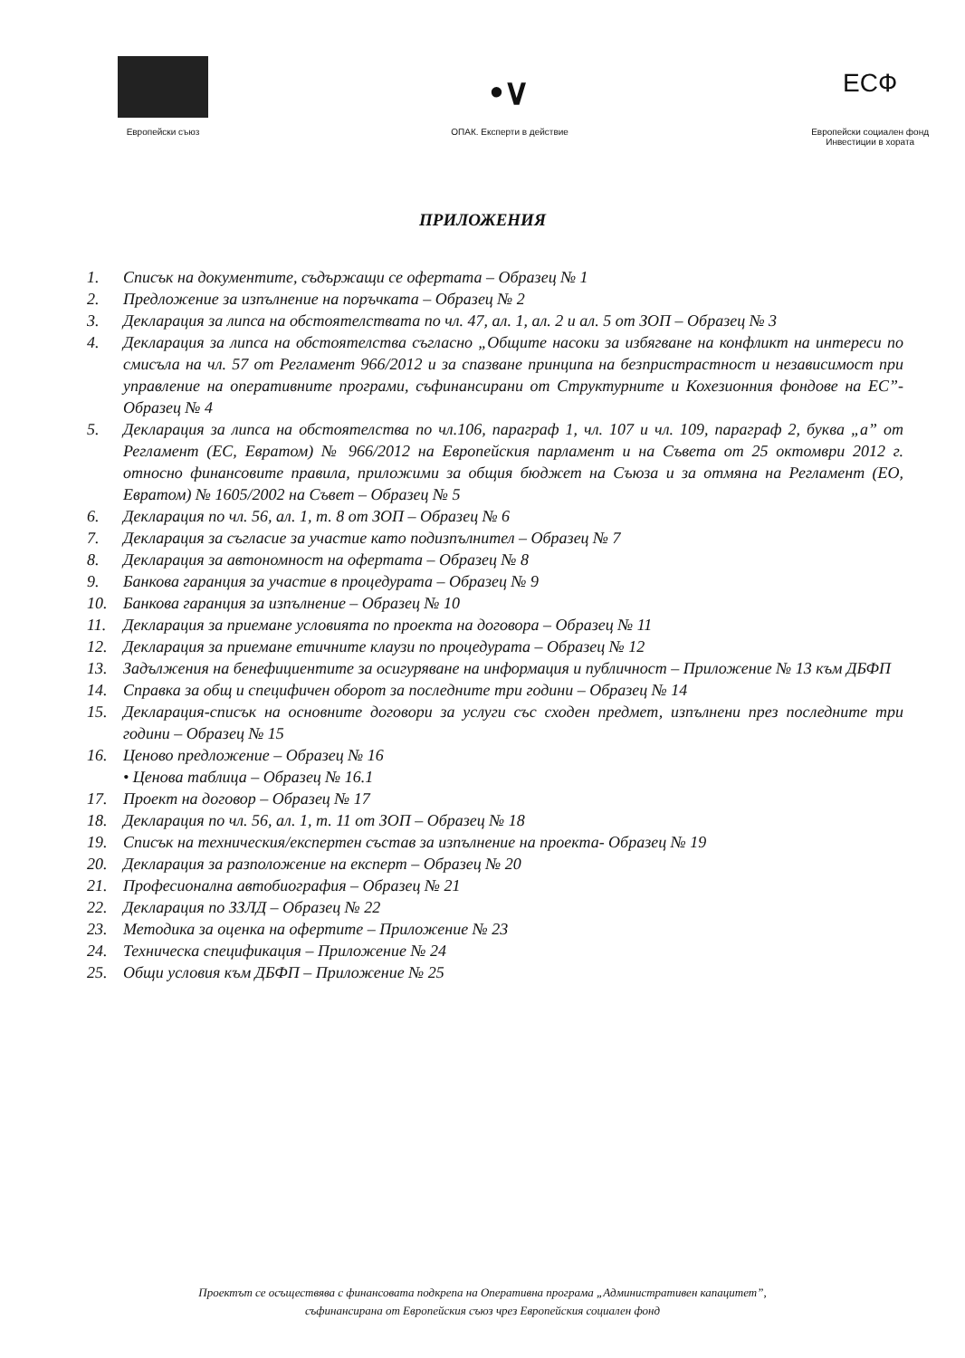Европейски съюз
•∨
ОПАК. Експерти в действие
ЕСФ
Европейски социален фонд
Инвестиции в хората
ПРИЛОЖЕНИЯ
1. Списък на документите, съдържащи се офертата – Образец № 1
2. Предложение за изпълнение на поръчката – Образец № 2
3. Декларация за липса на обстоятелствата по чл. 47, ал. 1, ал. 2 и ал. 5 от ЗОП – Образец № 3
4. Декларация за липса на обстоятелства съгласно „Общите насоки за избягване на конфликт на интереси по смисъла на чл. 57 от Регламент 966/2012 и за спазване принципа на безпристрастност и независимост при управление на оперативните програми, съфинансирани от Структурните и Кохезионния фондове на ЕС”- Образец № 4
5. Декларация за липса на обстоятелства по чл.106, параграф 1, чл. 107 и чл. 109, параграф 2, буква „а” от Регламент (ЕС, Евратом) № 966/2012 на Европейския парламент и на Съвета от 25 октомври 2012 г. относно финансовите правила, приложими за общия бюджет на Съюза и за отмяна на Регламент (ЕО, Евратом) № 1605/2002 на Съвет – Образец № 5
6. Декларация по чл. 56, ал. 1, т. 8 от ЗОП – Образец № 6
7. Декларация за съгласие за участие като подизпълнител – Образец № 7
8. Декларация за автономност на офертата – Образец № 8
9. Банкова гаранция за участие в процедурата – Образец № 9
10. Банкова гаранция за изпълнение – Образец № 10
11. Декларация за приемане условията по проекта на договора – Образец № 11
12. Декларация за приемане етичните клаузи по процедурата – Образец № 12
13. Задължения на бенефициентите за осигуряване на информация и публичност – Приложение № 13 към ДБФП
14. Справка за общ и специфичен оборот за последните три години – Образец № 14
15. Декларация-списък на основните договори за услуги със сходен предмет, изпълнени през последните три години – Образец № 15
16. Ценово предложение – Образец № 16
• Ценова таблица – Образец № 16.1
17. Проект на договор – Образец № 17
18. Декларация по чл. 56, ал. 1, т. 11 от ЗОП – Образец № 18
19. Списък на техническия/експертен състав за изпълнение на проекта- Образец № 19
20. Декларация за разположение на експерт – Образец № 20
21. Професионална автобиография – Образец № 21
22. Декларация по ЗЗЛД – Образец № 22
23. Методика за оценка на офертите – Приложение № 23
24. Техническа спецификация – Приложение № 24
25. Общи условия към ДБФП – Приложение № 25
Проектът се осъществява с финансовата подкрепа на Оперативна програма „Административен капацитет”,
съфинансирана от Европейския съюз чрез Европейския социален фонд